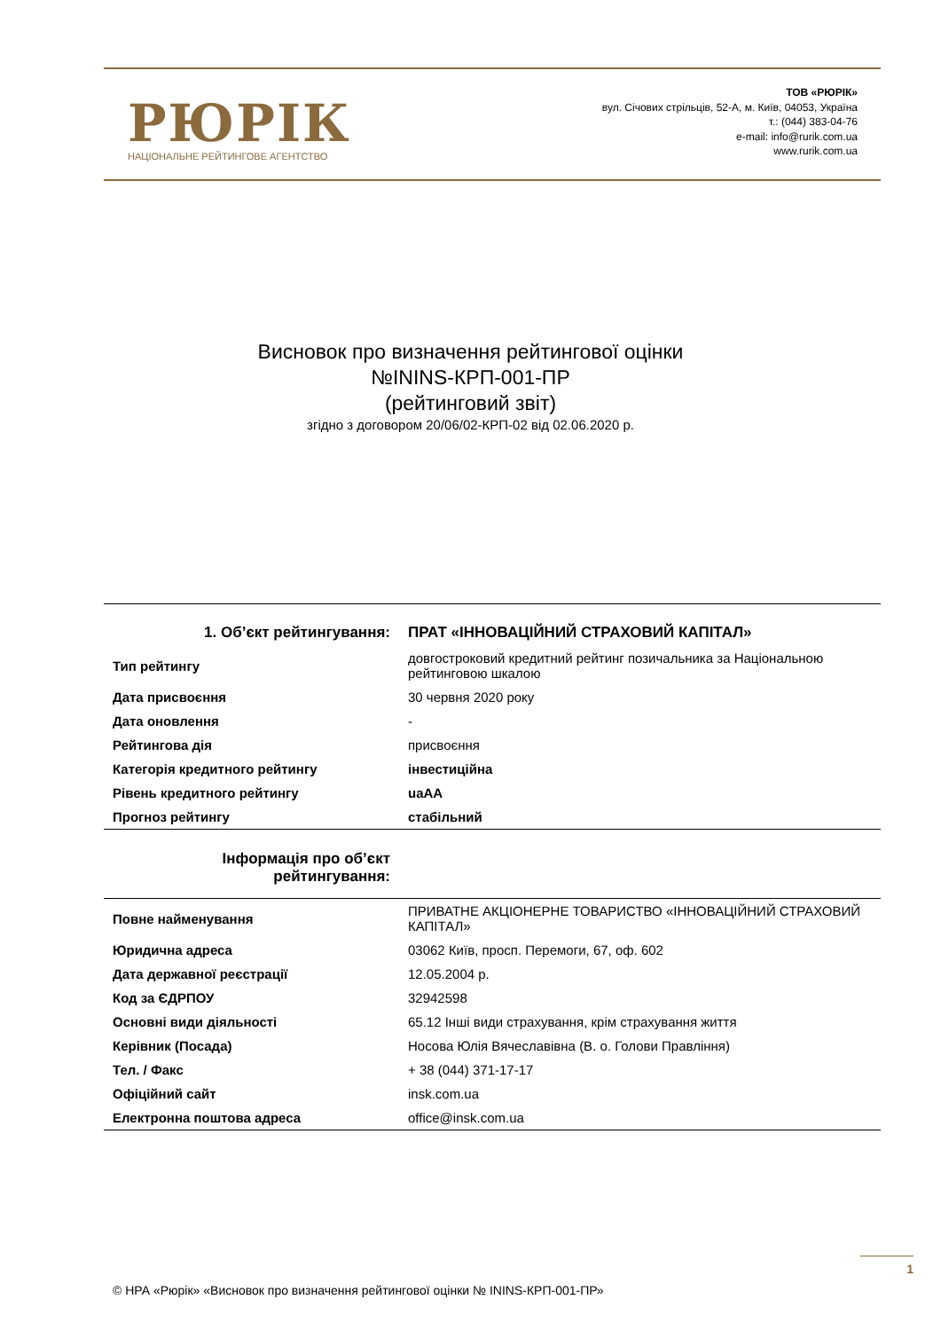РЮРІК
НАЦІОНАЛЬНЕ РЕЙТИНГОВЕ АГЕНТСТВО
ТОВ «РЮРІК»
вул. Січових стрільців, 52-А, м. Київ, 04053, Україна
т.: (044) 383-04-76
e-mail: info@rurik.com.ua
www.rurik.com.ua
Висновок про визначення рейтингової оцінки
№ININS-КРП-001-ПР
(рейтинговий звіт)
згідно з договором 20/06/02-КРП-02 від 02.06.2020 р.
| 1. Об’єкт рейтингування: | ПРАТ «ІННОВАЦІЙНИЙ СТРАХОВИЙ КАПІТАЛ» |
| Тип рейтингу | довгостроковий кредитний рейтинг позичальника за Національною рейтинговою шкалою |
| Дата присвоєння | 30 червня 2020 року |
| Дата оновлення | - |
| Рейтингова дія | присвоєння |
| Категорія кредитного рейтингу | інвестиційна |
| Рівень кредитного рейтингу | uaAA |
| Прогноз рейтингу | стабільний |
| Інформація про об’єкт рейтингування: | |
| Повне найменування | ПРИВАТНЕ АКЦІОНЕРНЕ ТОВАРИСТВО «ІННОВАЦІЙНИЙ СТРАХОВИЙ КАПІТАЛ» |
| Юридична адреса | 03062 Київ, просп. Перемоги, 67, оф. 602 |
| Дата державної реєстрації | 12.05.2004 р. |
| Код за ЄДРПОУ | 32942598 |
| Основні види діяльності | 65.12 Інші види страхування, крім страхування життя |
| Керівник (Посада) | Носова Юлія Вячеславівна (В. о. Голови Правління) |
| Тел. / Факс | + 38 (044) 371-17-17 |
| Офіційний сайт | insk.com.ua |
| Електронна поштова адреса | office@insk.com.ua |
1
© НРА «Рюрік» «Висновок про визначення рейтингової оцінки № ININS-КРП-001-ПР»